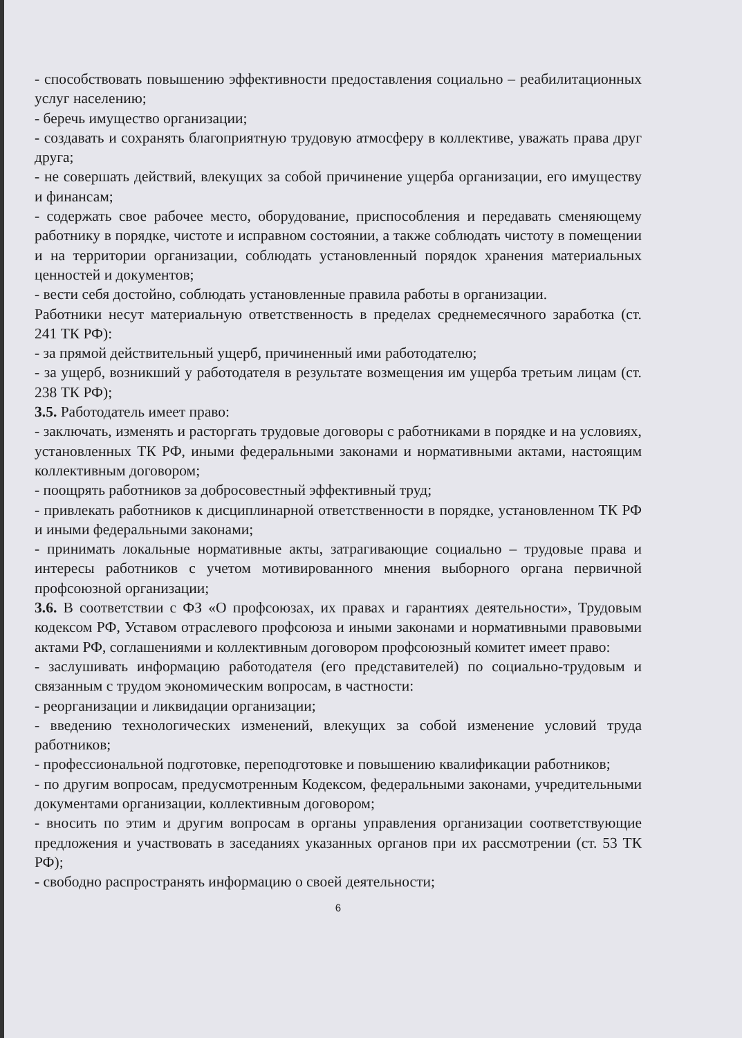- способствовать повышению эффективности предоставления социально – реабилитационных услуг населению;
- беречь имущество организации;
- создавать и сохранять благоприятную трудовую атмосферу в коллективе, уважать права друг друга;
- не совершать действий, влекущих за собой причинение ущерба организации, его имуществу и финансам;
- содержать свое рабочее место, оборудование, приспособления и передавать сменяющему работнику в порядке, чистоте и исправном состоянии, а также соблюдать чистоту в помещении и на территории организации, соблюдать установленный порядок хранения материальных ценностей и документов;
- вести себя достойно, соблюдать установленные правила работы в организации.
Работники несут материальную ответственность в пределах среднемесячного заработка (ст. 241 ТК РФ):
- за прямой действительный ущерб, причиненный ими работодателю;
- за ущерб, возникший у работодателя в результате возмещения им ущерба третьим лицам (ст. 238 ТК РФ);
3.5. Работодатель имеет право:
- заключать, изменять и расторгать трудовые договоры с работниками в порядке и на условиях, установленных ТК РФ, иными федеральными законами и нормативными актами, настоящим коллективным договором;
- поощрять работников за добросовестный эффективный труд;
- привлекать работников к дисциплинарной ответственности в порядке, установленном ТК РФ и иными федеральными законами;
- принимать локальные нормативные акты, затрагивающие социально – трудовые права и интересы работников с учетом мотивированного мнения выборного органа первичной профсоюзной организации;
3.6. В соответствии с ФЗ «О профсоюзах, их правах и гарантиях деятельности», Трудовым кодексом РФ, Уставом отраслевого профсоюза и иными законами и нормативными правовыми актами РФ, соглашениями и коллективным договором профсоюзный комитет имеет право:
- заслушивать информацию работодателя (его представителей) по социально-трудовым и связанным с трудом экономическим вопросам, в частности:
- реорганизации и ликвидации организации;
- введению технологических изменений, влекущих за собой изменение условий труда работников;
- профессиональной подготовке, переподготовке и повышению квалификации работников;
- по другим вопросам, предусмотренным Кодексом, федеральными законами, учредительными документами организации, коллективным договором;
- вносить по этим и другим вопросам в органы управления организации соответствующие предложения и участвовать в заседаниях указанных органов при их рассмотрении (ст. 53 ТК РФ);
- свободно распространять информацию о своей деятельности;
6